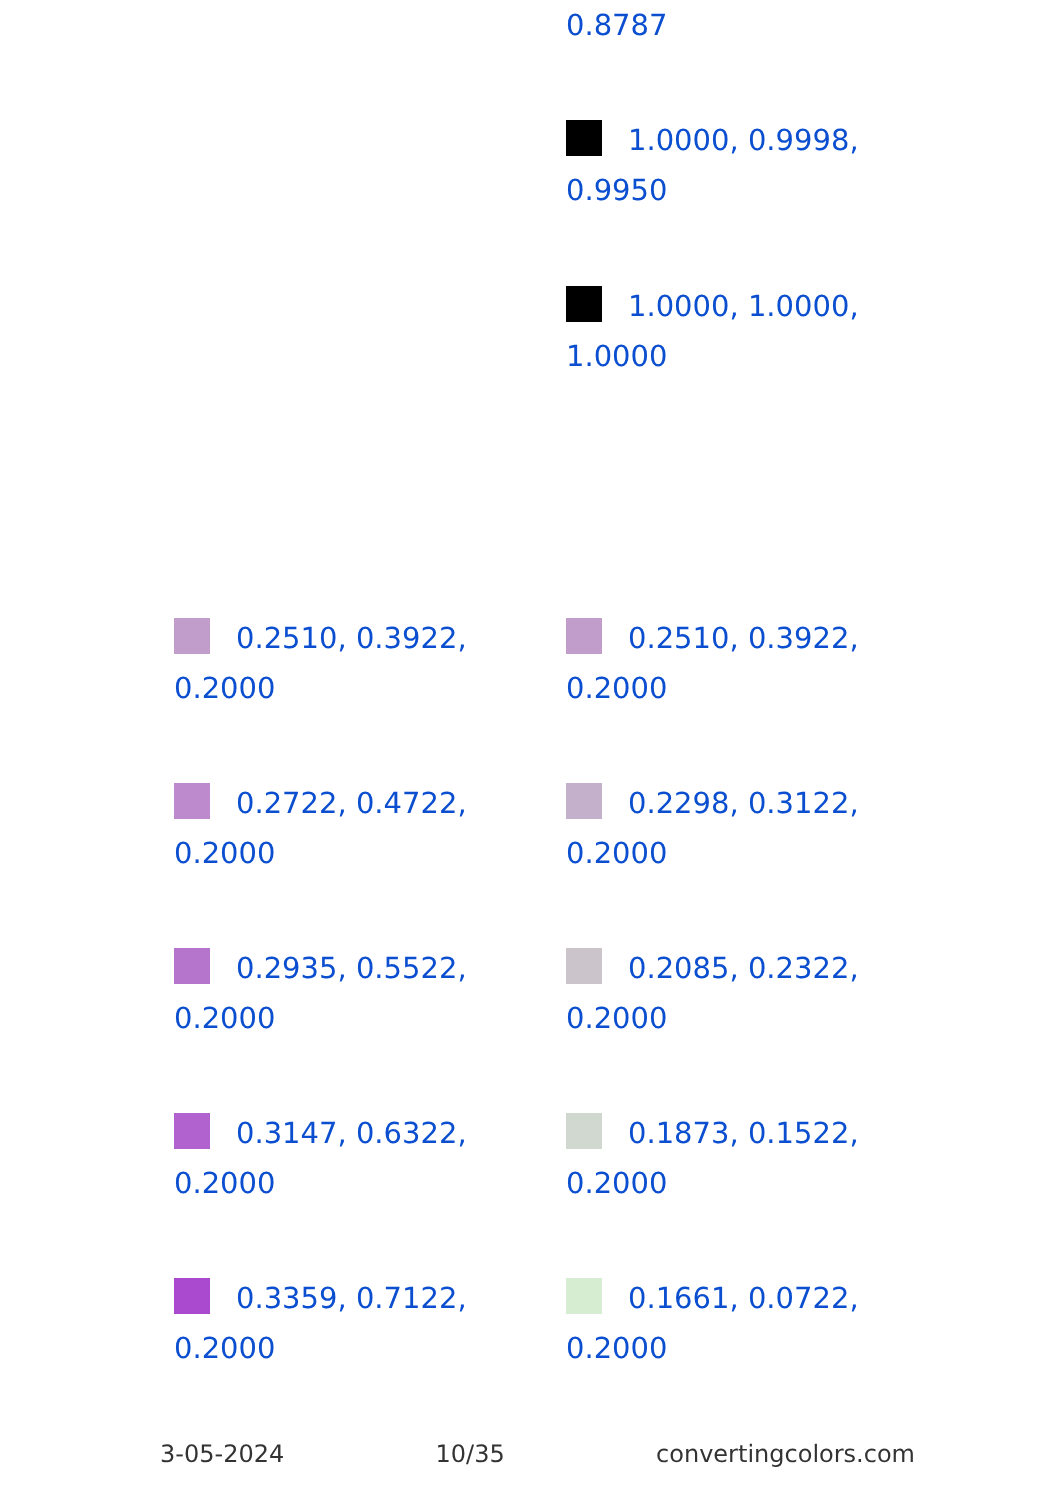0.8787
1.0000, 0.9998, 0.9950
1.0000, 1.0000, 1.0000
0.2510, 0.3922, 0.2000 0.2510, 0.3922, 0.2000
0.2722, 0.4722, 0.2000 0.2298, 0.3122, 0.2000
0.2935, 0.5522, 0.2000 0.2085, 0.2322, 0.2000
0.3147, 0.6322, 0.2000 0.1873, 0.1522, 0.2000
0.3359, 0.7122, 0.2000 0.1661, 0.0722, 0.2000
3-05-2024 10/35 convertingcolors.com